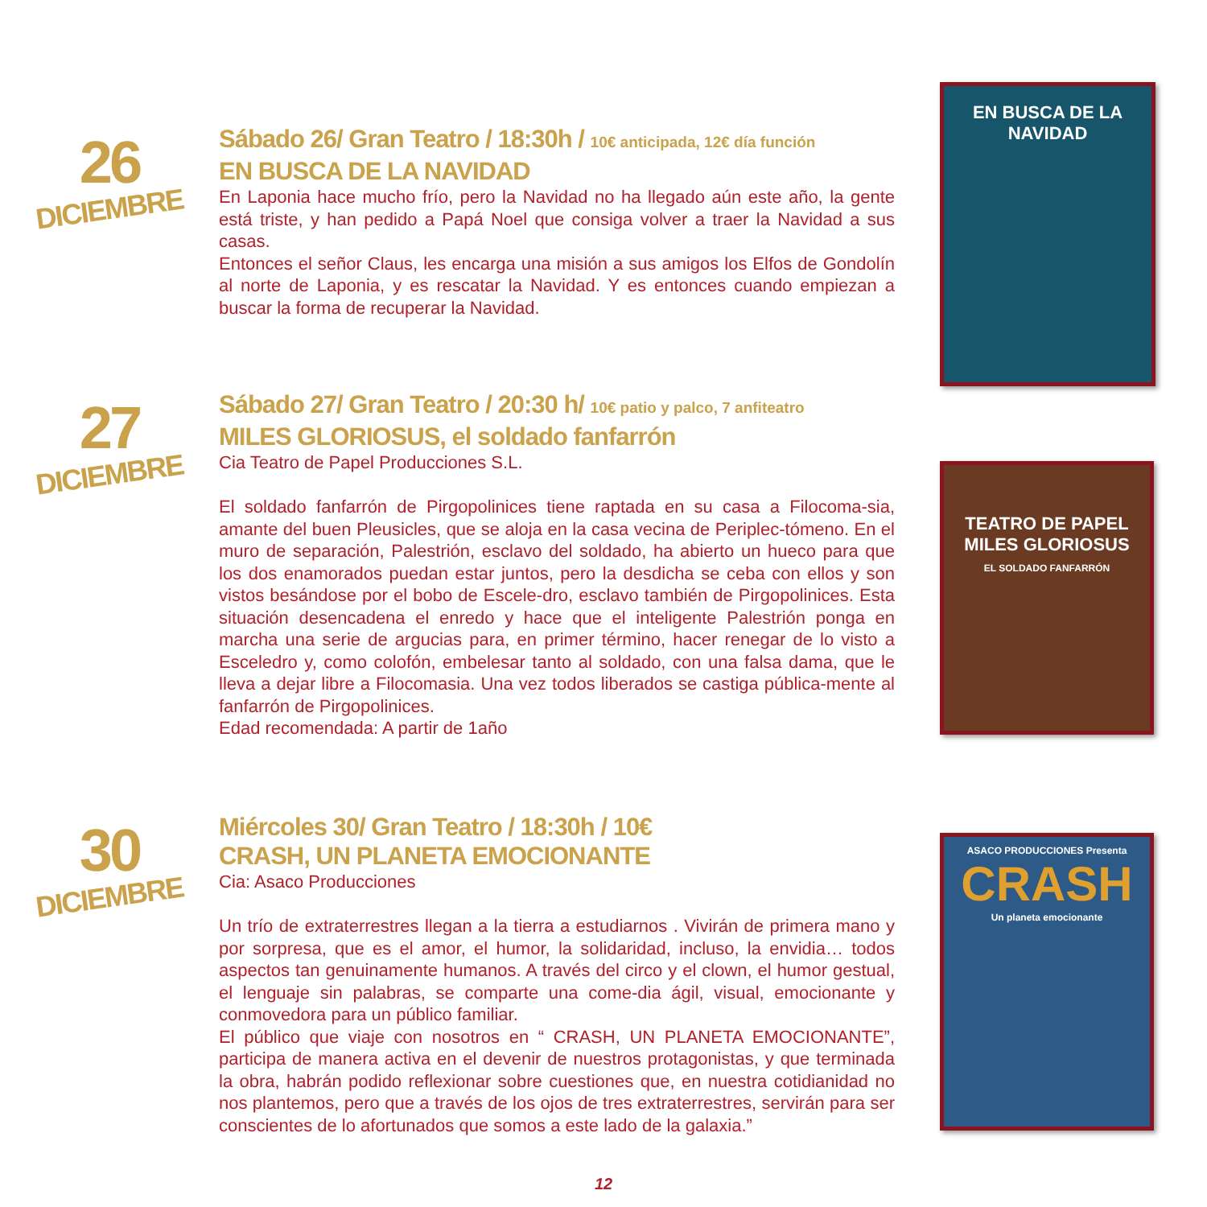26
DICIEMBRE
Sábado 26/ Gran Teatro / 18:30h / 10€ anticipada, 12€ día función
EN BUSCA DE LA NAVIDAD
En Laponia hace mucho frío, pero la Navidad no ha llegado aún este año, la gente está triste, y han pedido a Papá Noel que consiga volver a traer la Navidad a sus casas.
Entonces el señor Claus, les encarga una misión a sus amigos los Elfos de Gondolín al norte de Laponia, y es rescatar la Navidad. Y es entonces cuando empiezan a buscar la forma de recuperar la Navidad.
EN BUSCA DE LA NAVIDAD
27
DICIEMBRE
Sábado 27/ Gran Teatro / 20:30 h/ 10€ patio y palco, 7 anfiteatro
MILES GLORIOSUS, el soldado fanfarrón
Cia Teatro de Papel Producciones S.L.
El soldado fanfarrón de Pirgopolinices tiene raptada en su casa a Filocoma-sia, amante del buen Pleusicles, que se aloja en la casa vecina de Periplec-tómeno. En el muro de separación, Palestrión, esclavo del soldado, ha abierto un hueco para que los dos enamorados puedan estar juntos, pero la desdicha se ceba con ellos y son vistos besándose por el bobo de Escele-dro, esclavo también de Pirgopolinices. Esta situación desencadena el enredo y hace que el inteligente Palestrión ponga en marcha una serie de argucias para, en primer término, hacer renegar de lo visto a Esceledro y, como colofón, embelesar tanto al soldado, con una falsa dama, que le lleva a dejar libre a Filocomasia. Una vez todos liberados se castiga pública-mente al fanfarrón de Pirgopolinices.
Edad recomendada: A partir de 1año
TEATRO DE PAPEL
MILES GLORIOSUS
EL SOLDADO FANFARRÓN
30
DICIEMBRE
Miércoles 30/ Gran Teatro / 18:30h / 10€
CRASH, UN PLANETA EMOCIONANTE
Cia: Asaco Producciones
Un trío de extraterrestres llegan a la tierra a estudiarnos . Vivirán de primera mano y por sorpresa, que es el amor, el humor, la solidaridad, incluso, la envidia… todos aspectos tan genuinamente humanos. A través del circo y el clown, el humor gestual, el lenguaje sin palabras, se comparte una come-dia ágil, visual, emocionante y conmovedora para un público familiar.
El público que viaje con nosotros en “ CRASH, UN PLANETA EMOCIONANTE”, participa de manera activa en el devenir de nuestros protagonistas, y que terminada la obra, habrán podido reflexionar sobre cuestiones que, en nuestra cotidianidad no nos plantemos, pero que a través de los ojos de tres extraterrestres, servirán para ser conscientes de lo afortunados que somos a este lado de la galaxia.”
ASACO PRODUCCIONES Presenta
CRASH
Un planeta emocionante
12